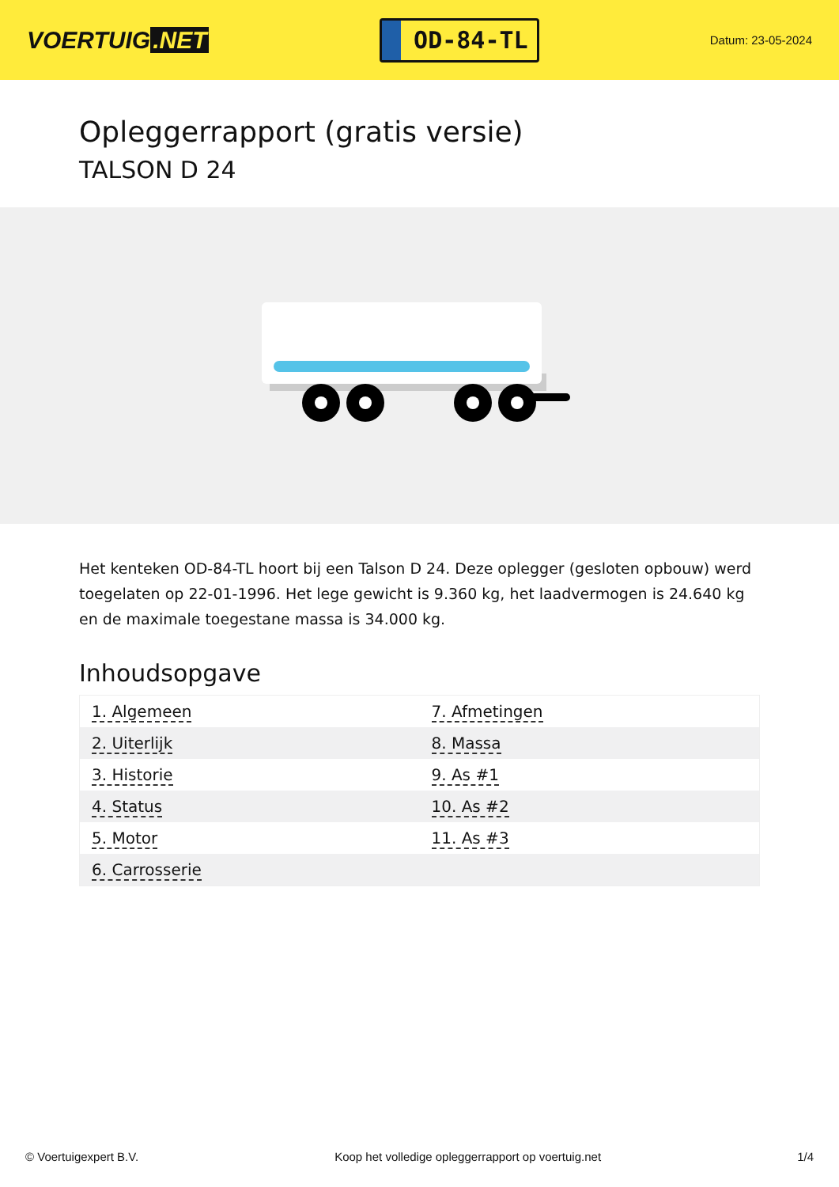VOERTUIG.NET
OD-84-TL
Datum: 23-05-2024
Opleggerrapport (gratis versie)
TALSON D 24
Het kenteken OD-84-TL hoort bij een Talson D 24. Deze oplegger (gesloten opbouw) werd toegelaten op 22-01-1996. Het lege gewicht is 9.360 kg, het laadvermogen is 24.640 kg en de maximale toegestane massa is 34.000 kg.
Inhoudsopgave
| 1. Algemeen | 7. Afmetingen |
| 2. Uiterlijk | 8. Massa |
| 3. Historie | 9. As #1 |
| 4. Status | 10. As #2 |
| 5. Motor | 11. As #3 |
| 6. Carrosserie | |
© Voertuigexpert B.V. Koop het volledige opleggerrapport op voertuig.net 1/4